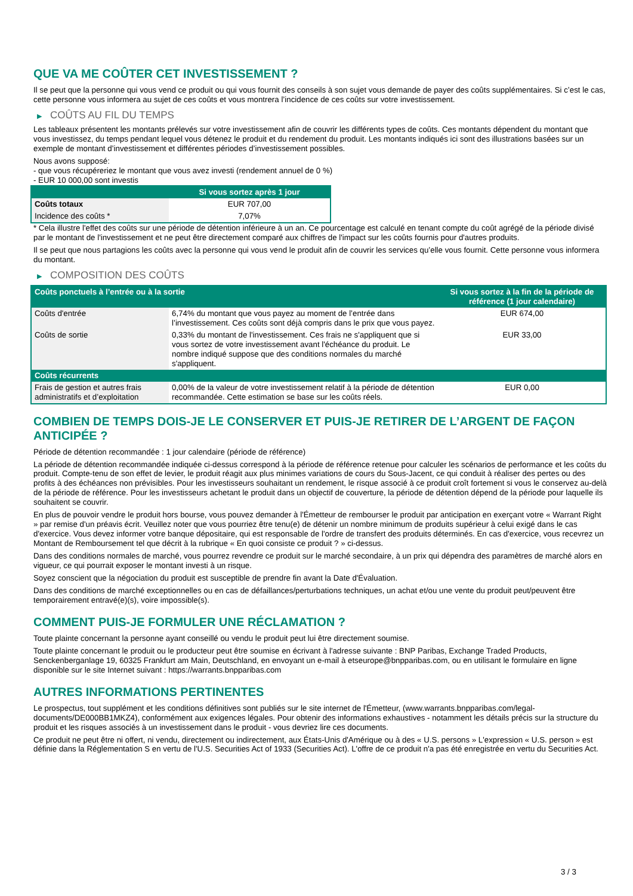QUE VA ME COÛTER CET INVESTISSEMENT ?
Il se peut que la personne qui vous vend ce produit ou qui vous fournit des conseils à son sujet vous demande de payer des coûts supplémentaires. Si c’est le cas, cette personne vous informera au sujet de ces coûts et vous montrera l’incidence de ces coûts sur votre investissement.
▶ COÛTS AU FIL DU TEMPS
Les tableaux présentent les montants prélevés sur votre investissement afin de couvrir les différents types de coûts. Ces montants dépendent du montant que vous investissez, du temps pendant lequel vous détenez le produit et du rendement du produit. Les montants indiqués ici sont des illustrations basées sur un exemple de montant d’investissement et différentes périodes d’investissement possibles.
Nous avons supposé:
- que vous récupéreriez le montant que vous avez investi (rendement annuel de 0 %)
- EUR 10 000,00 sont investis
| | Si vous sortez après 1 jour |
| --- | --- |
| Coûts totaux | EUR 707,00 |
| Incidence des coûts * | 7,07% |
* Cela illustre l'effet des coûts sur une période de détention inférieure à un an. Ce pourcentage est calculé en tenant compte du coût agrégé de la période divisé par le montant de l'investissement et ne peut être directement comparé aux chiffres de l'impact sur les coûts fournis pour d'autres produits.
Il se peut que nous partagions les coûts avec la personne qui vous vend le produit afin de couvrir les services qu’elle vous fournit. Cette personne vous informera du montant.
▶ COMPOSITION DES COÛTS
| Coûts ponctuels à l’entrée ou à la sortie | | Si vous sortez à la fin de la période de référence (1 jour calendaire) |
| --- | --- | --- |
| Coûts d'entrée | 6,74% du montant que vous payez au moment de l’entrée dans l’investissement. Ces coûts sont déjà compris dans le prix que vous payez. | EUR 674,00 |
| Coûts de sortie | 0,33% du montant de l'investissement. Ces frais ne s'appliquent que si vous sortez de votre investissement avant l'échéance du produit. Le nombre indiqué suppose que des conditions normales du marché s'appliquent. | EUR 33,00 |
| Coûts récurrents | | |
| Frais de gestion et autres frais administratifs et d’exploitation | 0,00% de la valeur de votre investissement relatif à la période de détention recommandée. Cette estimation se base sur les coûts réels. | EUR 0,00 |
COMBIEN DE TEMPS DOIS-JE LE CONSERVER ET PUIS-JE RETIRER DE L’ARGENT DE FAÇON ANTICIPÉE ?
Période de détention recommandée : 1 jour calendaire (période de référence)
La période de détention recommandée indiquée ci-dessus correspond à la période de référence retenue pour calculer les scénarios de performance et les coûts du produit. Compte-tenu de son effet de levier, le produit réagit aux plus minimes variations de cours du Sous-Jacent, ce qui conduit à réaliser des pertes ou des profits à des échéances non prévisibles. Pour les investisseurs souhaitant un rendement, le risque associé à ce produit croît fortement si vous le conservez au-delà de la période de référence. Pour les investisseurs achetant le produit dans un objectif de couverture, la période de détention dépend de la période pour laquelle ils souhaitent se couvrir.
En plus de pouvoir vendre le produit hors bourse, vous pouvez demander à l'Émetteur de rembourser le produit par anticipation en exerçant votre « Warrant Right » par remise d'un préavis écrit. Veuillez noter que vous pourriez être tenu(e) de détenir un nombre minimum de produits supérieur à celui exigé dans le cas d'exercice. Vous devez informer votre banque dépositaire, qui est responsable de l'ordre de transfert des produits déterminés. En cas d'exercice, vous recevrez un Montant de Remboursement tel que décrit à la rubrique « En quoi consiste ce produit ? » ci-dessus.
Dans des conditions normales de marché, vous pourrez revendre ce produit sur le marché secondaire, à un prix qui dépendra des paramètres de marché alors en vigueur, ce qui pourrait exposer le montant investi à un risque.
Soyez conscient que la négociation du produit est susceptible de prendre fin avant la Date d'Évaluation.
Dans des conditions de marché exceptionnelles ou en cas de défaillances/perturbations techniques, un achat et/ou une vente du produit peut/peuvent être temporairement entravé(e)(s), voire impossible(s).
COMMENT PUIS-JE FORMULER UNE RÉCLAMATION ?
Toute plainte concernant la personne ayant conseillé ou vendu le produit peut lui être directement soumise.
Toute plainte concernant le produit ou le producteur peut être soumise en écrivant à l'adresse suivante : BNP Paribas, Exchange Traded Products, Senckenberganlage 19, 60325 Frankfurt am Main, Deutschland, en envoyant un e-mail à etseurope@bnpparibas.com, ou en utilisant le formulaire en ligne disponible sur le site Internet suivant : https://warrants.bnpparibas.com
AUTRES INFORMATIONS PERTINENTES
Le prospectus, tout supplément et les conditions définitives sont publiés sur le site internet de l'Émetteur, (www.warrants.bnpparibas.com/legal-documents/DE000BB1MKZ4), conformément aux exigences légales. Pour obtenir des informations exhaustives - notamment les détails précis sur la structure du produit et les risques associés à un investissement dans le produit - vous devriez lire ces documents.
Ce produit ne peut être ni offert, ni vendu, directement ou indirectement, aux États-Unis d'Amérique ou à des « U.S. persons » L'expression « U.S. person » est définie dans la Réglementation S en vertu de l'U.S. Securities Act of 1933 (Securities Act). L'offre de ce produit n'a pas été enregistrée en vertu du Securities Act.
3 / 3